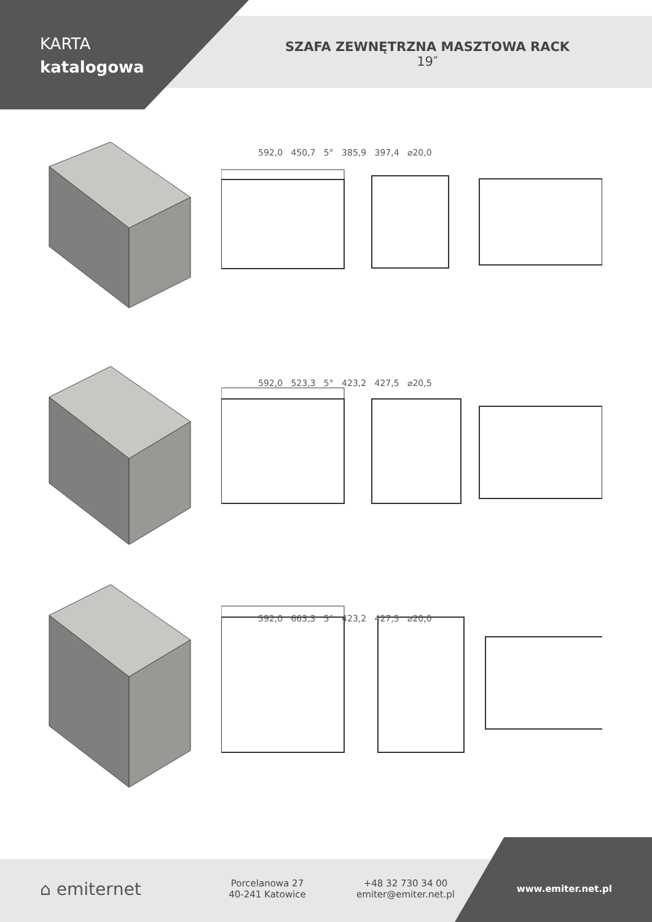KARTA
katalogowa
SZAFA ZEWNĘTRZNA MASZTOWA RACK
19″
592,0 450,7 5° 385,9 397,4 ⌀20,0
592,0 523,3 5° 423,2 427,5 ⌀20,5
592,0 663,3 5° 423,2 427,5 ⌀20,0
⌂ emiternet
Porcelanowa 27
40-241 Katowice
+48 32 730 34 00
emiter@emiter.net.pl
www.emiter.net.pl